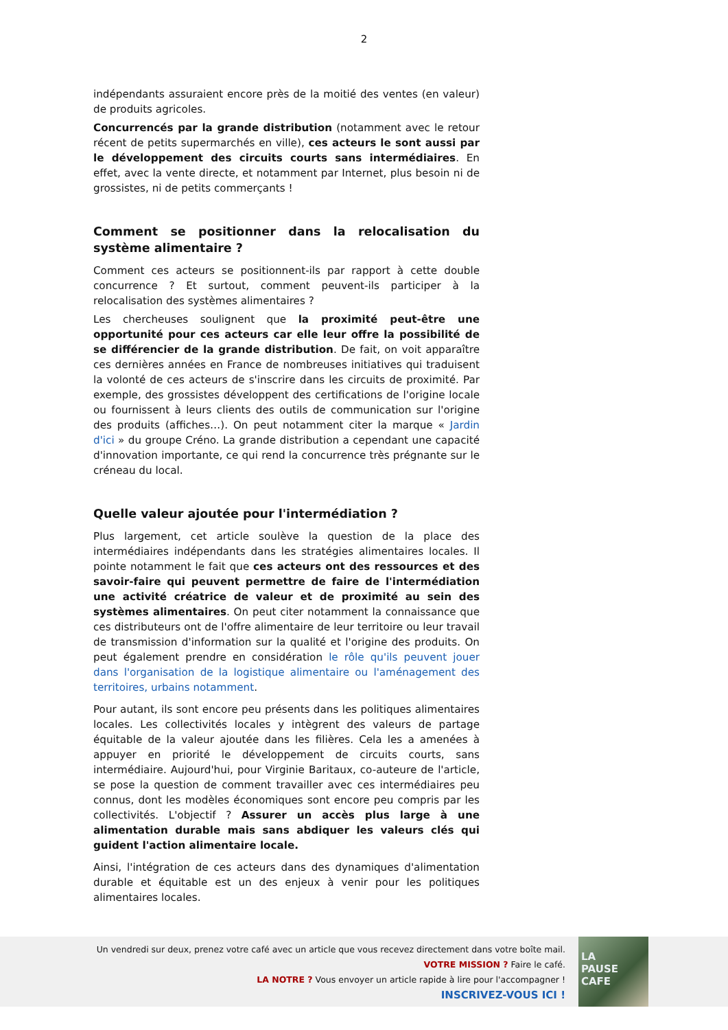2
indépendants assuraient encore près de la moitié des ventes (en valeur) de produits agricoles.
Concurrencés par la grande distribution (notamment avec le retour récent de petits supermarchés en ville), ces acteurs le sont aussi par le développement des circuits courts sans intermédiaires. En effet, avec la vente directe, et notamment par Internet, plus besoin ni de grossistes, ni de petits commerçants !
Comment se positionner dans la relocalisation du système alimentaire ?
Comment ces acteurs se positionnent-ils par rapport à cette double concurrence ? Et surtout, comment peuvent-ils participer à la relocalisation des systèmes alimentaires ?
Les chercheuses soulignent que la proximité peut-être une opportunité pour ces acteurs car elle leur offre la possibilité de se différencier de la grande distribution. De fait, on voit apparaître ces dernières années en France de nombreuses initiatives qui traduisent la volonté de ces acteurs de s'inscrire dans les circuits de proximité. Par exemple, des grossistes développent des certifications de l'origine locale ou fournissent à leurs clients des outils de communication sur l'origine des produits (affiches…). On peut notamment citer la marque « Jardin d'ici » du groupe Créno. La grande distribution a cependant une capacité d'innovation importante, ce qui rend la concurrence très prégnante sur le créneau du local.
Quelle valeur ajoutée pour l'intermédiation ?
Plus largement, cet article soulève la question de la place des intermédiaires indépendants dans les stratégies alimentaires locales. Il pointe notamment le fait que ces acteurs ont des ressources et des savoir-faire qui peuvent permettre de faire de l'intermédiation une activité créatrice de valeur et de proximité au sein des systèmes alimentaires. On peut citer notamment la connaissance que ces distributeurs ont de l'offre alimentaire de leur territoire ou leur travail de transmission d'information sur la qualité et l'origine des produits. On peut également prendre en considération le rôle qu'ils peuvent jouer dans l'organisation de la logistique alimentaire ou l'aménagement des territoires, urbains notamment.
Pour autant, ils sont encore peu présents dans les politiques alimentaires locales. Les collectivités locales y intègrent des valeurs de partage équitable de la valeur ajoutée dans les filières. Cela les a amenées à appuyer en priorité le développement de circuits courts, sans intermédiaire. Aujourd'hui, pour Virginie Baritaux, co-auteure de l'article, se pose la question de comment travailler avec ces intermédiaires peu connus, dont les modèles économiques sont encore peu compris par les collectivités. L'objectif ? Assurer un accès plus large à une alimentation durable mais sans abdiquer les valeurs clés qui guident l'action alimentaire locale.
Ainsi, l'intégration de ces acteurs dans des dynamiques d'alimentation durable et équitable est un des enjeux à venir pour les politiques alimentaires locales.
Un vendredi sur deux, prenez votre café avec un article que vous recevez directement dans votre boîte mail.
VOTRE MISSION ? Faire le café.
LA NOTRE ? Vous envoyer un article rapide à lire pour l'accompagner !
INSCRIVEZ-VOUS ICI !
LA
PAUSE
CAFE